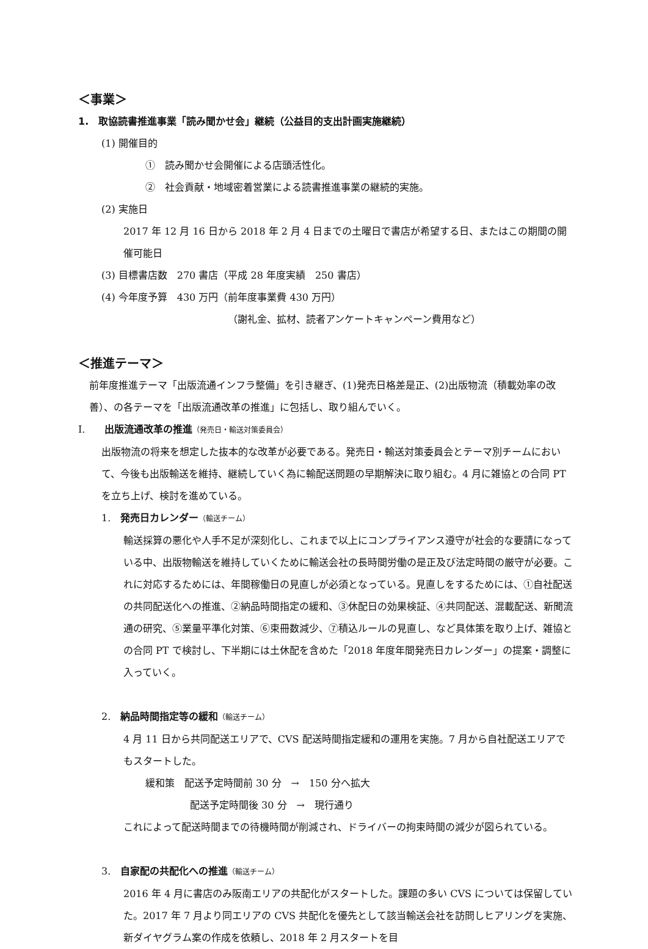＜事業＞
1.　取協読書推進事業「読み聞かせ会」継続（公益目的支出計画実施継続）
(1) 開催目的
①　読み聞かせ会開催による店頭活性化。
②　社会貢献・地域密着営業による読書推進事業の継続的実施。
(2) 実施日
2017 年 12 月 16 日から 2018 年 2 月 4 日までの土曜日で書店が希望する日、またはこの期間の開催可能日
(3) 目標書店数　270 書店（平成 28 年度実績　250 書店）
(4) 今年度予算　430 万円（前年度事業費 430 万円）
（謝礼金、拡材、読者アンケートキャンペーン費用など）
＜推進テーマ＞
前年度推進テーマ「出版流通インフラ整備」を引き継ぎ、(1)発売日格差是正、(2)出版物流（積載効率の改善）、の各テーマを「出版流通改革の推進」に包括し、取り組んでいく。
I.　　出版流通改革の推進（発売日・輸送対策委員会）
出版物流の将来を想定した抜本的な改革が必要である。発売日・輸送対策委員会とテーマ別チームにおいて、今後も出版輸送を維持、継続していく為に輸配送問題の早期解決に取り組む。4 月に雑協との合同 PT を立ち上げ、検討を進めている。
1.　発売日カレンダー（輸送チーム）
輸送採算の悪化や人手不足が深刻化し、これまで以上にコンプライアンス遵守が社会的な要請になっている中、出版物輸送を維持していくために輸送会社の長時間労働の是正及び法定時間の厳守が必要。これに対応するためには、年間稼働日の見直しが必須となっている。見直しをするためには、①自社配送の共同配送化への推進、②納品時間指定の緩和、③休配日の効果検証、④共同配送、混載配送、新聞流通の研究、⑤業量平準化対策、⑥束冊数減少、⑦積込ルールの見直し、など具体策を取り上げ、雑協との合同 PT で検討し、下半期には土休配を含めた「2018 年度年間発売日カレンダー」の提案・調整に入っていく。
2.　納品時間指定等の緩和（輸送チーム）
4 月 11 日から共同配送エリアで、CVS 配送時間指定緩和の運用を実施。7 月から自社配送エリアでもスタートした。
緩和策　配送予定時間前 30 分　→　150 分へ拡大
配送予定時間後 30 分　→　現行通り
これによって配送時間までの待機時間が削減され、ドライバーの拘束時間の減少が図られている。
3.　自家配の共配化への推進（輸送チーム）
2016 年 4 月に書店のみ阪南エリアの共配化がスタートした。課題の多い CVS については保留していた。2017 年 7 月より同エリアの CVS 共配化を優先として該当輸送会社を訪問しヒアリングを実施、新ダイヤグラム案の作成を依頼し、2018 年 2 月スタートを目